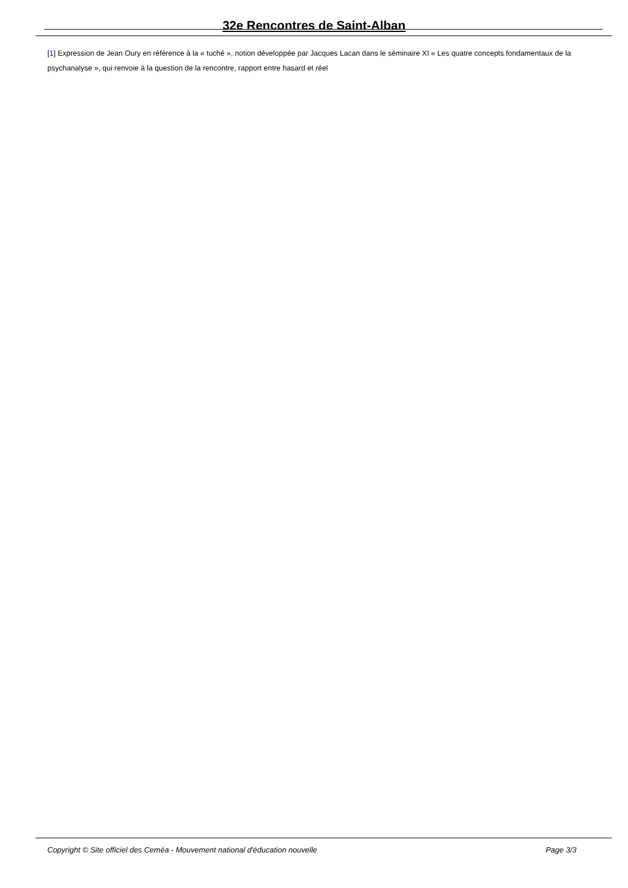32e Rencontres de Saint-Alban
[1] Expression de Jean Oury en référence à la « tuché », notion développée par Jacques Lacan dans le séminaire XI « Les quatre concepts fondamentaux de la psychanalyse », qui renvoie à la question de la rencontre, rapport entre hasard et réel
Copyright © Site officiel des Ceméa - Mouvement national d'éducation nouvelle Page 3/3